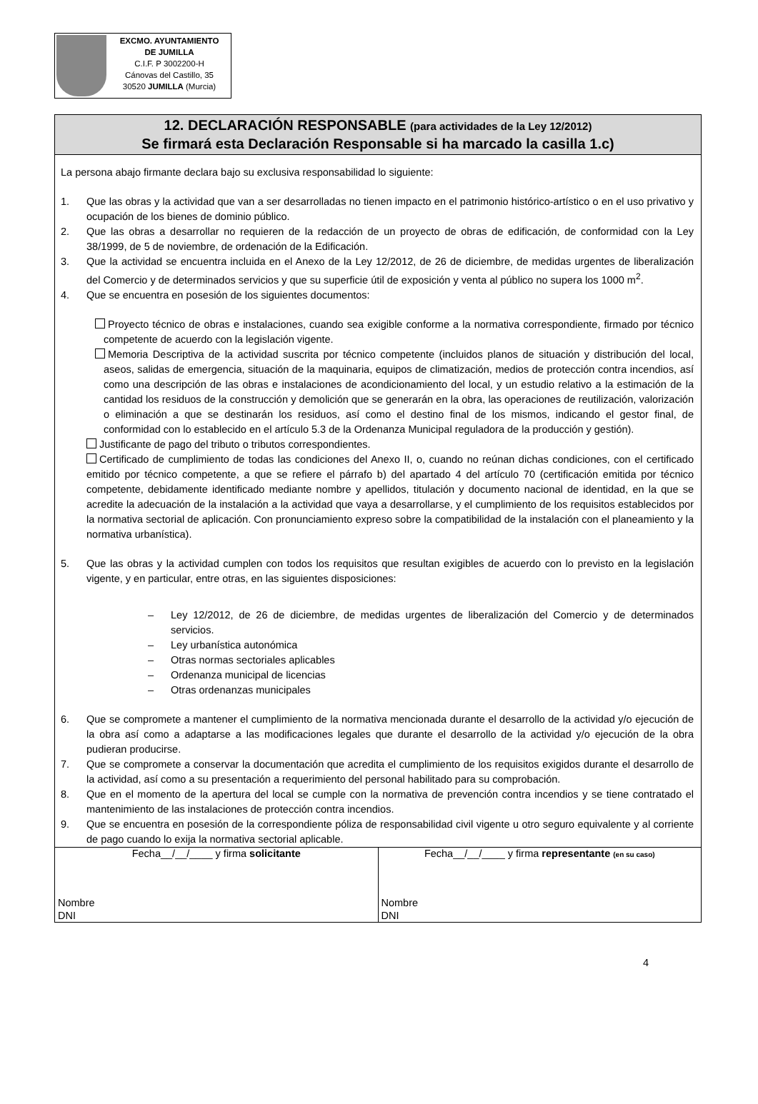EXCMO. AYUNTAMIENTO
DE JUMILLA
C.I.F. P 3002200-H
Cánovas del Castillo, 35
30520 JUMILLA (Murcia)
12. DECLARACIÓN RESPONSABLE (para actividades de la Ley 12/2012)
Se firmará esta Declaración Responsable si ha marcado la casilla 1.c)
La persona abajo firmante declara bajo su exclusiva responsabilidad lo siguiente:
1. Que las obras y la actividad que van a ser desarrolladas no tienen impacto en el patrimonio histórico-artístico o en el uso privativo y ocupación de los bienes de dominio público.
2. Que las obras a desarrollar no requieren de la redacción de un proyecto de obras de edificación, de conformidad con la Ley 38/1999, de 5 de noviembre, de ordenación de la Edificación.
3. Que la actividad se encuentra incluida en el Anexo de la Ley 12/2012, de 26 de diciembre, de medidas urgentes de liberalización del Comercio y de determinados servicios y que su superficie útil de exposición y venta al público no supera los 1000 m<sup>2</sup>.
4. Que se encuentra en posesión de los siguientes documentos:
Proyecto técnico de obras e instalaciones, cuando sea exigible conforme a la normativa correspondiente, firmado por técnico competente de acuerdo con la legislación vigente.
Memoria Descriptiva de la actividad suscrita por técnico competente (incluidos planos de situación y distribución del local, aseos, salidas de emergencia, situación de la maquinaria, equipos de climatización, medios de protección contra incendios, así como una descripción de las obras e instalaciones de acondicionamiento del local, y un estudio relativo a la estimación de la cantidad los residuos de la construcción y demolición que se generarán en la obra, las operaciones de reutilización, valorización o eliminación a que se destinarán los residuos, así como el destino final de los mismos, indicando el gestor final, de conformidad con lo establecido en el artículo 5.3 de la Ordenanza Municipal reguladora de la producción y gestión).
Justificante de pago del tributo o tributos correspondientes.
Certificado de cumplimiento de todas las condiciones del Anexo II, o, cuando no reúnan dichas condiciones, con el certificado emitido por técnico competente, a que se refiere el párrafo b) del apartado 4 del artículo 70 (certificación emitida por técnico competente, debidamente identificado mediante nombre y apellidos, titulación y documento nacional de identidad, en la que se acredite la adecuación de la instalación a la actividad que vaya a desarrollarse, y el cumplimiento de los requisitos establecidos por la normativa sectorial de aplicación. Con pronunciamiento expreso sobre la compatibilidad de la instalación con el planeamiento y la normativa urbanística).
5. Que las obras y la actividad cumplen con todos los requisitos que resultan exigibles de acuerdo con lo previsto en la legislación vigente, y en particular, entre otras, en las siguientes disposiciones:
– Ley 12/2012, de 26 de diciembre, de medidas urgentes de liberalización del Comercio y de determinados servicios.
– Ley urbanística autonómica
– Otras normas sectoriales aplicables
– Ordenanza municipal de licencias
– Otras ordenanzas municipales
6. Que se compromete a mantener el cumplimiento de la normativa mencionada durante el desarrollo de la actividad y/o ejecución de la obra así como a adaptarse a las modificaciones legales que durante el desarrollo de la actividad y/o ejecución de la obra pudieran producirse.
7. Que se compromete a conservar la documentación que acredita el cumplimiento de los requisitos exigidos durante el desarrollo de la actividad, así como a su presentación a requerimiento del personal habilitado para su comprobación.
8. Que en el momento de la apertura del local se cumple con la normativa de prevención contra incendios y se tiene contratado el mantenimiento de las instalaciones de protección contra incendios.
9. Que se encuentra en posesión de la correspondiente póliza de responsabilidad civil vigente u otro seguro equivalente y al corriente de pago cuando lo exija la normativa sectorial aplicable.
| Fecha__/__/____ y firma solicitante Nombre DNI | Fecha__/__/____ y firma representante (en su caso) Nombre DNI |
4